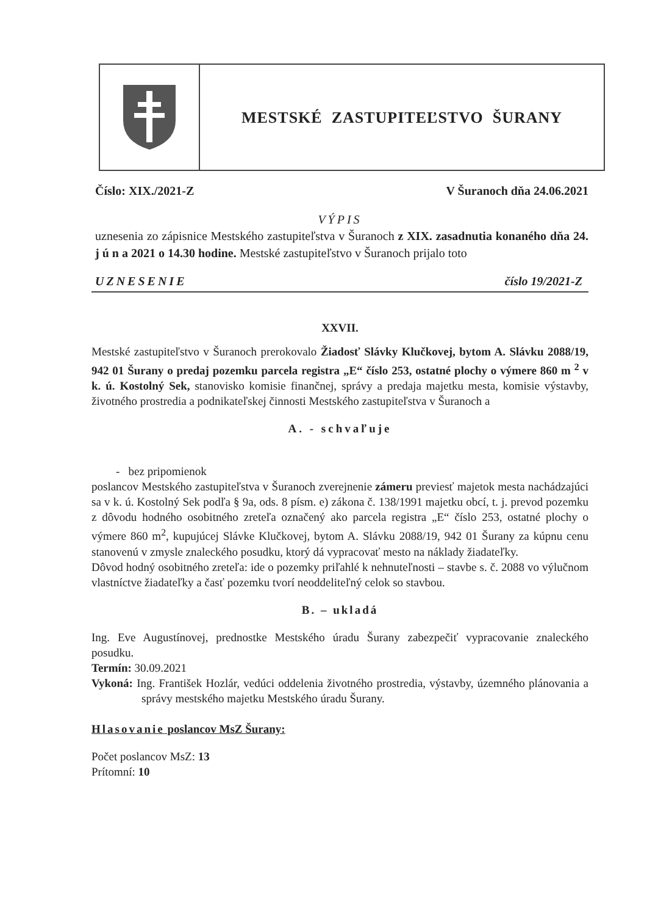MESTSKÉ ZASTUPITEĽSTVO ŠURANY
Číslo: XIX./2021-Z V Šuranoch dňa 24.06.2021
VÝPIS
uznesenia zo zápisnice Mestského zastupiteľstva v Šuranoch z XIX. zasadnutia konaného dňa 24. j ú n a 2021 o 14.30 hodine. Mestské zastupiteľstvo v Šuranoch prijalo toto
UZNESENIE číslo 19/2021-Z
XXVII.
Mestské zastupiteľstvo v Šuranoch prerokovalo Žiadosť Slávky Klučkovej, bytom A. Slávku 2088/19, 942 01 Šurany o predaj pozemku parcela registra „E“ číslo 253, ostatné plochy o výmere 860 m <sup>2</sup> v k. ú. Kostolný Sek, stanovisko komisie finančnej, správy a predaja majetku mesta, komisie výstavby, životného prostredia a podnikateľskej činnosti Mestského zastupiteľstva v Šuranoch a
A. - schvaľuje
- bez pripomienok
poslancov Mestského zastupiteľstva v Šuranoch zverejnenie zámeru previesť majetok mesta nachádzajúci sa v k. ú. Kostolný Sek podľa § 9a, ods. 8 písm. e) zákona č. 138/1991 majetku obcí, t. j. prevod pozemku z dôvodu hodného osobitného zreteľa označený ako parcela registra „E“ číslo 253, ostatné plochy o výmere 860 m<sup>2</sup>, kupujúcej Slávke Klučkovej, bytom A. Slávku 2088/19, 942 01 Šurany za kúpnu cenu stanovenú v zmysle znaleckého posudku, ktorý dá vypracovať mesto na náklady žiadateľky.
Dôvod hodný osobitného zreteľa: ide o pozemky priľahlé k nehnuteľnosti – stavbe s. č. 2088 vo výlučnom vlastníctve žiadateľky a časť pozemku tvorí neoddeliteľný celok so stavbou.
B. – ukladá
Ing. Eve Augustínovej, prednostke Mestského úradu Šurany zabezpečiť vypracovanie znaleckého posudku.
Termín: 30.09.2021
Vykoná: Ing. František Hozlár, vedúci oddelenia životného prostredia, výstavby, územného plánovania a správy mestského majetku Mestského úradu Šurany.
Hlasovanie poslancov MsZ Šurany:
Počet poslancov MsZ: 13
Prítomní: 10